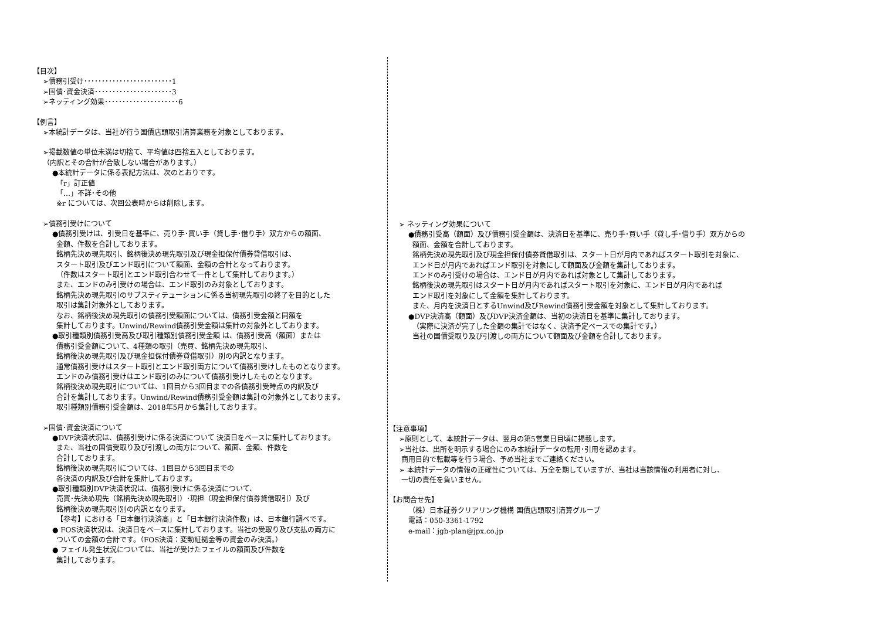【目次】
➢債務引受け･････････････････････････1
➢国債･資金決済･･････････････････････3
➢ネッティング効果･････････････････････6
【例言】
➢本統計データは、当社が行う国債店頭取引清算業務を対象としております。
➢掲載数値の単位未満は切捨て、平均値は四捨五入としております。
（内訳とその合計が合致しない場合があります。）
●本統計データに係る表記方法は、次のとおりです。
「r」訂正値
「…」不詳･その他
※r については、次回公表時からは削除します。
➢債務引受けについて
●債務引受けは、引受日を基準に、売り手･買い手（貸し手･借り手）双方からの額面、
金額、件数を合計しております。
銘柄先決め現先取引、銘柄後決め現先取引及び現金担保付債券貸借取引は、
スタート取引及びエンド取引について額面、金額の合計となっております。
（件数はスタート取引とエンド取引合わせて一件として集計しております。）
また、エンドのみ引受けの場合は、エンド取引のみ対象としております。
銘柄先決め現先取引のサブスティテューションに係る当初現先取引の終了を目的とした
取引は集計対象外としております。
なお、銘柄後決め現先取引の債務引受額面については、債務引受金額と同額を
集計しております。Unwind/Rewind債務引受金額は集計の対象外としております。
●取引種類別債務引受高及び取引種類別債務引受金額 は、債務引受高（額面）または
債務引受金額について、4種類の取引（売買、銘柄先決め現先取引、
銘柄後決め現先取引及び現金担保付債券貸借取引）別の内訳となります。
通常債務引受けはスタート取引とエンド取引両方について債務引受けしたものとなります。
エンドのみ債務引受けはエンド取引のみについて債務引受けしたものとなります。
銘柄後決め現先取引については、1回目から3回目までの各債務引受時点の内訳及び
合計を集計しております。Unwind/Rewind債務引受金額は集計の対象外としております。
取引種類別債務引受金額は、2018年5月から集計しております。
➢国債･資金決済について
●DVP決済状況は、債務引受けに係る決済について 決済日をベースに集計しております。
また、当社の国債受取り及び引渡しの両方について、額面、金額、件数を
合計しております。
銘柄後決め現先取引については、1回目から3回目までの
各決済の内訳及び合計を集計しております。
●取引種類別DVP決済状況は、債務引受けに係る決済について、
売買･先決め現先（銘柄先決め現先取引）･現担（現金担保付債券貸借取引）及び
銘柄後決め現先取引別の内訳となります。
【参考】における「日本銀行決済高」と「日本銀行決済件数」は、日本銀行調べです。
● FOS決済状況は、決済日をベースに集計しております。当社の受取り及び支払の両方に
ついての金額の合計です。（FOS決済：変動証拠金等の資金のみ決済。）
● フェイル発生状況については、当社が受けたフェイルの額面及び件数を
集計しております。
➢ ネッティング効果について
●債務引受高（額面）及び債務引受金額は、決済日を基準に、売り手･買い手（貸し手･借り手）双方からの
額面、金額を合計しております。
銘柄先決め現先取引及び現金担保付債券貸借取引は、スタート日が月内であればスタート取引を対象に、
エンド日が月内であればエンド取引を対象にして額面及び金額を集計しております。
エンドのみ引受けの場合は、エンド日が月内であれば対象として集計しております。
銘柄後決め現先取引はスタート日が月内であればスタート取引を対象に、エンド日が月内であれば
エンド取引を対象にして金額を集計しております。
また、月内を決済日とするUnwind及びRewind債務引受金額を対象として集計しております。
●DVP決済高（額面）及びDVP決済金額は、当初の決済日を基準に集計しております。
（実際に決済が完了した金額の集計ではなく、決済予定ベースでの集計です。）
当社の国債受取り及び引渡しの両方について額面及び金額を合計しております。
【注意事項】
➢原則として、本統計データは、翌月の第5営業日目頃に掲載します。
➢当社は、出所を明示する場合にのみ本統計データの転用･引用を認めます。
商用目的で転載等を行う場合、予め当社までご連絡ください。
➢ 本統計データの情報の正確性については、万全を期していますが、当社は当該情報の利用者に対し、
一切の責任を負いません。
【お問合せ先】
（株）日本証券クリアリング機構 国債店頭取引清算グループ
電話：050-3361-1792
e-mail：jgb-plan@jpx.co.jp